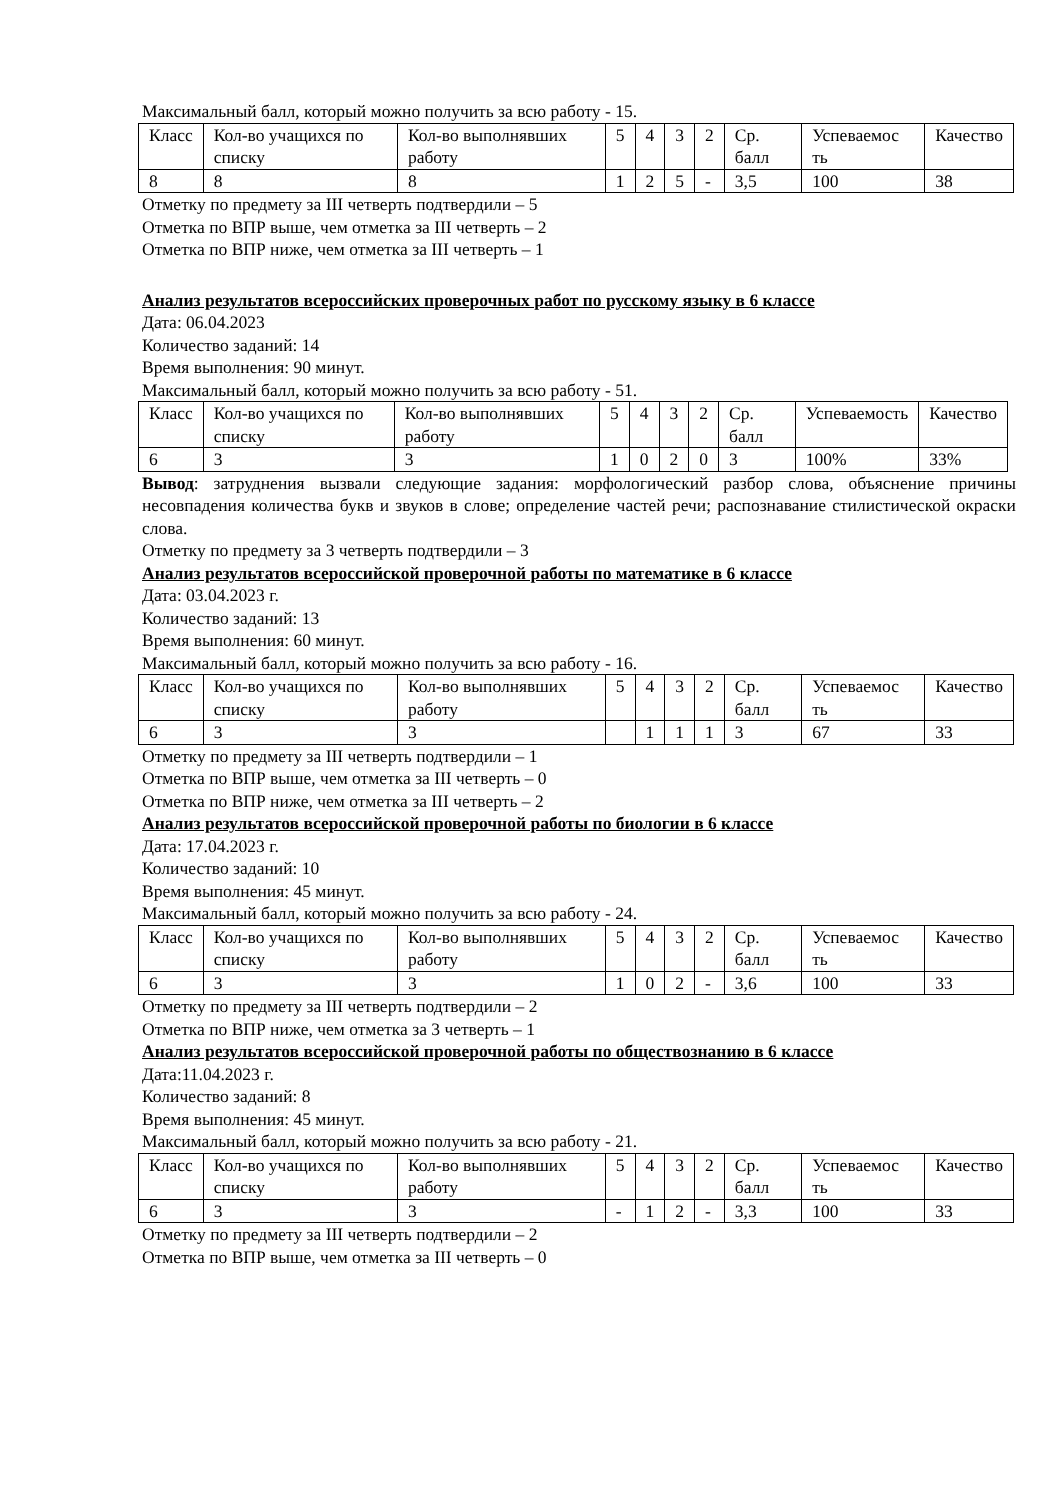Максимальный балл, который можно получить за всю работу - 15.
| Класс | Кол-во учащихся по списку | Кол-во выполнявших работу | 5 | 4 | 3 | 2 | Ср. балл | Успеваемос ть | Качество |
| 8 | 8 | 8 | 1 | 2 | 5 | - | 3,5 | 100 | 38 |
Отметку по предмету за III четверть подтвердили – 5
Отметка по ВПР выше, чем отметка за III четверть – 2
Отметка по ВПР ниже, чем отметка за III четверть – 1
Анализ результатов всероссийских проверочных работ по русскому языку в 6 классе
Дата: 06.04.2023
Количество заданий: 14
Время выполнения: 90 минут.
Максимальный балл, который можно получить за всю работу - 51.
| Класс | Кол-во учащихся по списку | Кол-во выполнявших работу | 5 | 4 | 3 | 2 | Ср. балл | Успеваемость | Качество |
| 6 | 3 | 3 | 1 | 0 | 2 | 0 | 3 | 100% | 33% |
Вывод: затруднения вызвали следующие задания: морфологический разбор слова, объяснение причины несовпадения количества букв и звуков в слове; определение частей речи; распознавание стилистической окраски слова.
Отметку по предмету за 3 четверть подтвердили – 3
Анализ результатов всероссийской проверочной работы по математике в 6 классе
Дата: 03.04.2023 г.
Количество заданий: 13
Время выполнения: 60 минут.
Максимальный балл, который можно получить за всю работу - 16.
| Класс | Кол-во учащихся по списку | Кол-во выполнявших работу | 5 | 4 | 3 | 2 | Ср. балл | Успеваемос ть | Качество |
| 6 | 3 | 3 | | 1 | 1 | 1 | 3 | 67 | 33 |
Отметку по предмету за III четверть подтвердили – 1
Отметка по ВПР выше, чем отметка за III четверть – 0
Отметка по ВПР ниже, чем отметка за III четверть – 2
Анализ результатов всероссийской проверочной работы по биологии в 6 классе
Дата: 17.04.2023 г.
Количество заданий: 10
Время выполнения: 45 минут.
Максимальный балл, который можно получить за всю работу - 24.
| Класс | Кол-во учащихся по списку | Кол-во выполнявших работу | 5 | 4 | 3 | 2 | Ср. балл | Успеваемос ть | Качество |
| 6 | 3 | 3 | 1 | 0 | 2 | - | 3,6 | 100 | 33 |
Отметку по предмету за III четверть подтвердили – 2
Отметка по ВПР ниже, чем отметка за 3 четверть – 1
Анализ результатов всероссийской проверочной работы по обществознанию в 6 классе
Дата:11.04.2023 г.
Количество заданий: 8
Время выполнения: 45 минут.
Максимальный балл, который можно получить за всю работу - 21.
| Класс | Кол-во учащихся по списку | Кол-во выполнявших работу | 5 | 4 | 3 | 2 | Ср. балл | Успеваемос ть | Качество |
| 6 | 3 | 3 | - | 1 | 2 | - | 3,3 | 100 | 33 |
Отметку по предмету за III четверть подтвердили – 2
Отметка по ВПР выше, чем отметка за III четверть – 0